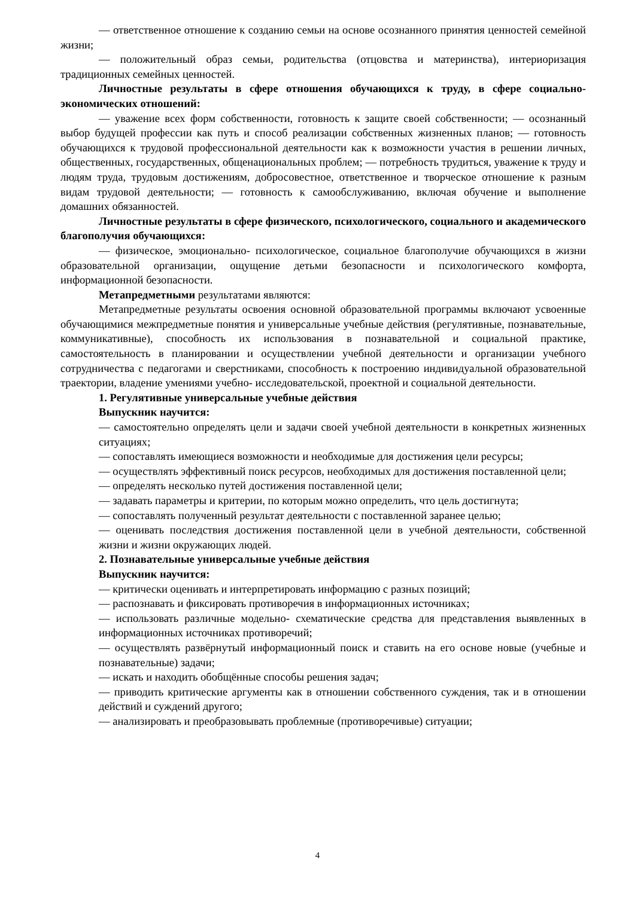— ответственное отношение к созданию семьи на основе осознанного принятия ценностей семейной жизни;
— положительный образ семьи, родительства (отцовства и материнства), интериоризация традиционных семейных ценностей.
Личностные результаты в сфере отношения обучающихся к труду, в сфере социально-экономических отношений:
— уважение всех форм собственности, готовность к защите своей собственности; — осознанный выбор будущей профессии как путь и способ реализации собственных жизненных планов; — готовность обучающихся к трудовой профессиональной деятельности как к возможности участия в решении личных, общественных, государственных, общенациональных проблем; — потребность трудиться, уважение к труду и людям труда, трудовым достижениям, добросовестное, ответственное и творческое отношение к разным видам трудовой деятельности; — готовность к самообслуживанию, включая обучение и выполнение домашних обязанностей.
Личностные результаты в сфере физического, психологического, социального и академического благополучия обучающихся:
— физическое, эмоционально- психологическое, социальное благополучие обучающихся в жизни образовательной организации, ощущение детьми безопасности и психологического комфорта, информационной безопасности.
Метапредметными результатами являются:
Метапредметные результаты освоения основной образовательной программы включают усвоенные обучающимися межпредметные понятия и универсальные учебные действия (регулятивные, познавательные, коммуникативные), способность их использования в познавательной и социальной практике, самостоятельность в планировании и осуществлении учебной деятельности и организации учебного сотрудничества с педагогами и сверстниками, способность к построению индивидуальной образовательной траектории, владение умениями учебно- исследовательской, проектной и социальной деятельности.
1. Регулятивные универсальные учебные действия
Выпускник научится:
— самостоятельно определять цели и задачи своей учебной деятельности в конкретных жизненных ситуациях;
— сопоставлять имеющиеся возможности и необходимые для достижения цели ресурсы;
— осуществлять эффективный поиск ресурсов, необходимых для достижения поставленной цели;
— определять несколько путей достижения поставленной цели;
— задавать параметры и критерии, по которым можно определить, что цель достигнута;
— сопоставлять полученный результат деятельности с поставленной заранее целью;
— оценивать последствия достижения поставленной цели в учебной деятельности, собственной жизни и жизни окружающих людей.
2. Познавательные универсальные учебные действия
Выпускник научится:
— критически оценивать и интерпретировать информацию с разных позиций;
— распознавать и фиксировать противоречия в информационных источниках;
— использовать различные модельно- схематические средства для представления выявленных в информационных источниках противоречий;
— осуществлять развёрнутый информационный поиск и ставить на его основе новые (учебные и познавательные) задачи;
— искать и находить обобщённые способы решения задач;
— приводить критические аргументы как в отношении собственного суждения, так и в отношении действий и суждений другого;
— анализировать и преобразовывать проблемные (противоречивые) ситуации;
4